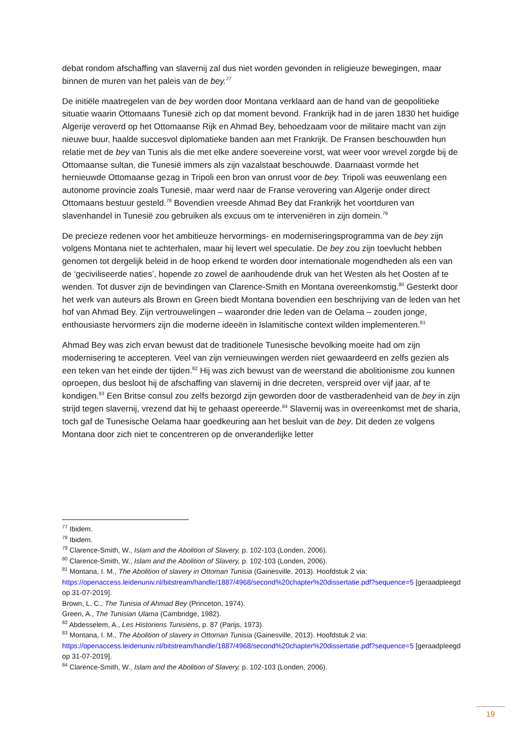debat rondom afschaffing van slavernij zal dus niet worden gevonden in religieuze bewegingen, maar binnen de muren van het paleis van de bey.<sup>77</sup>
De initiële maatregelen van de bey worden door Montana verklaard aan de hand van de geopolitieke situatie waarin Ottomaans Tunesië zich op dat moment bevond. Frankrijk had in de jaren 1830 het huidige Algerije veroverd op het Ottomaanse Rijk en Ahmad Bey, behoedzaam voor de militaire macht van zijn nieuwe buur, haalde succesvol diplomatieke banden aan met Frankrijk. De Fransen beschouwden hun relatie met de bey van Tunis als die met elke andere soevereine vorst, wat weer voor wrevel zorgde bij de Ottomaanse sultan, die Tunesië immers als zijn vazalstaat beschouwde. Daarnaast vormde het hernieuwde Ottomaanse gezag in Tripoli een bron van onrust voor de bey. Tripoli was eeuwenlang een autonome provincie zoals Tunesië, maar werd naar de Franse verovering van Algerije onder direct Ottomaans bestuur gesteld.<sup>78</sup> Bovendien vreesde Ahmad Bey dat Frankrijk het voortduren van slavenhandel in Tunesië zou gebruiken als excuus om te interveniëren in zijn domein.<sup>79</sup>
De precieze redenen voor het ambitieuze hervormings- en moderniseringsprogramma van de bey zijn volgens Montana niet te achterhalen, maar hij levert wel speculatie. De bey zou zijn toevlucht hebben genomen tot dergelijk beleid in de hoop erkend te worden door internationale mogendheden als een van de ‘geciviliseerde naties’, hopende zo zowel de aanhoudende druk van het Westen als het Oosten af te wenden. Tot dusver zijn de bevindingen van Clarence-Smith en Montana overeenkomstig.<sup>80</sup> Gesterkt door het werk van auteurs als Brown en Green biedt Montana bovendien een beschrijving van de leden van het hof van Ahmad Bey. Zijn vertrouwelingen – waaronder drie leden van de Oelama – zouden jonge, enthousiaste hervormers zijn die moderne ideeën in Islamitische context wilden implementeren.<sup>81</sup>
Ahmad Bey was zich ervan bewust dat de traditionele Tunesische bevolking moeite had om zijn modernisering te accepteren. Veel van zijn vernieuwingen werden niet gewaardeerd en zelfs gezien als een teken van het einde der tijden.<sup>82</sup> Hij was zich bewust van de weerstand die abolitionisme zou kunnen oproepen, dus besloot hij de afschaffing van slavernij in drie decreten, verspreid over vijf jaar, af te kondigen.<sup>83</sup> Een Britse consul zou zelfs bezorgd zijn geworden door de vastberadenheid van de bey in zijn strijd tegen slavernij, vrezend dat hij te gehaast opereerde.<sup>84</sup> Slavernij was in overeenkomst met de sharia, toch gaf de Tunesische Oelama haar goedkeuring aan het besluit van de bey. Dit deden ze volgens Montana door zich niet te concentreren op de onveranderlijke letter
<sup>77</sup> Ibidem.
<sup>78</sup> Ibidem.
<sup>79</sup> Clarence-Smith, W., Islam and the Abolition of Slavery, p. 102-103 (Londen, 2006).
<sup>80</sup> Clarence-Smith, W., Islam and the Abolition of Slavery, p. 102-103 (Londen, 2006).
<sup>81</sup> Montana, I. M., The Abolition of slavery in Ottoman Tunisia (Gainesville, 2013). Hoofdstuk 2 via: https://openaccess.leidenuniv.nl/bitstream/handle/1887/4968/second%20chapter%20dissertatie.pdf?sequence=5 [geraadpleegd op 31-07-2019].
Brown, L. C., The Tunisia of Ahmad Bey (Princeton, 1974).
Green, A., The Tunisian Ulama (Cambridge, 1982).
<sup>82</sup> Abdesselem, A., Les Historiens Tunisiens, p. 87 (Parijs, 1973).
<sup>83</sup> Montana, I. M., The Abolition of slavery in Ottoman Tunisia (Gainesville, 2013). Hoofdstuk 2 via: https://openaccess.leidenuniv.nl/bitstream/handle/1887/4968/second%20chapter%20dissertatie.pdf?sequence=5 [geraadpleegd op 31-07-2019].
<sup>84</sup> Clarence-Smith, W., Islam and the Abolition of Slavery, p. 102-103 (Londen, 2006).
19